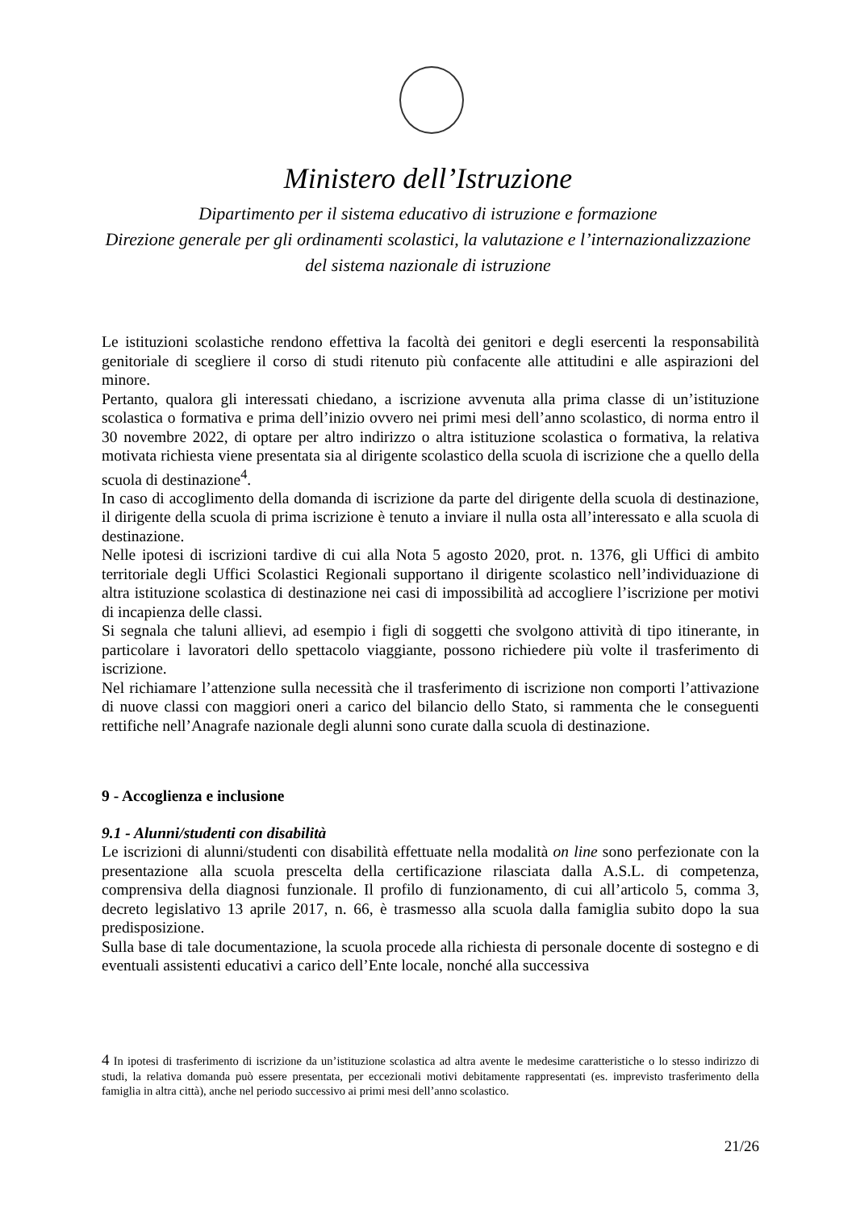Ministero dell’Istruzione
Dipartimento per il sistema educativo di istruzione e formazione
Direzione generale per gli ordinamenti scolastici, la valutazione e l’internazionalizzazione
del sistema nazionale di istruzione
Le istituzioni scolastiche rendono effettiva la facoltà dei genitori e degli esercenti la responsabilità genitoriale di scegliere il corso di studi ritenuto più confacente alle attitudini e alle aspirazioni del minore.
Pertanto, qualora gli interessati chiedano, a iscrizione avvenuta alla prima classe di un’istituzione scolastica o formativa e prima dell’inizio ovvero nei primi mesi dell’anno scolastico, di norma entro il 30 novembre 2022, di optare per altro indirizzo o altra istituzione scolastica o formativa, la relativa motivata richiesta viene presentata sia al dirigente scolastico della scuola di iscrizione che a quello della scuola di destinazione<sup>4</sup>.
In caso di accoglimento della domanda di iscrizione da parte del dirigente della scuola di destinazione, il dirigente della scuola di prima iscrizione è tenuto a inviare il nulla osta all’interessato e alla scuola di destinazione.
Nelle ipotesi di iscrizioni tardive di cui alla Nota 5 agosto 2020, prot. n. 1376, gli Uffici di ambito territoriale degli Uffici Scolastici Regionali supportano il dirigente scolastico nell’individuazione di altra istituzione scolastica di destinazione nei casi di impossibilità ad accogliere l’iscrizione per motivi di incapienza delle classi.
Si segnala che taluni allievi, ad esempio i figli di soggetti che svolgono attività di tipo itinerante, in particolare i lavoratori dello spettacolo viaggiante, possono richiedere più volte il trasferimento di iscrizione.
Nel richiamare l’attenzione sulla necessità che il trasferimento di iscrizione non comporti l’attivazione di nuove classi con maggiori oneri a carico del bilancio dello Stato, si rammenta che le conseguenti rettifiche nell’Anagrafe nazionale degli alunni sono curate dalla scuola di destinazione.
9 - Accoglienza e inclusione
9.1 - Alunni/studenti con disabilità
Le iscrizioni di alunni/studenti con disabilità effettuate nella modalità on line sono perfezionate con la presentazione alla scuola prescelta della certificazione rilasciata dalla A.S.L. di competenza, comprensiva della diagnosi funzionale. Il profilo di funzionamento, di cui all’articolo 5, comma 3, decreto legislativo 13 aprile 2017, n. 66, è trasmesso alla scuola dalla famiglia subito dopo la sua predisposizione.
Sulla base di tale documentazione, la scuola procede alla richiesta di personale docente di sostegno e di eventuali assistenti educativi a carico dell’Ente locale, nonché alla successiva
4 In ipotesi di trasferimento di iscrizione da un’istituzione scolastica ad altra avente le medesime caratteristiche o lo stesso indirizzo di studi, la relativa domanda può essere presentata, per eccezionali motivi debitamente rappresentati (es. imprevisto trasferimento della famiglia in altra città), anche nel periodo successivo ai primi mesi dell’anno scolastico.
21/26